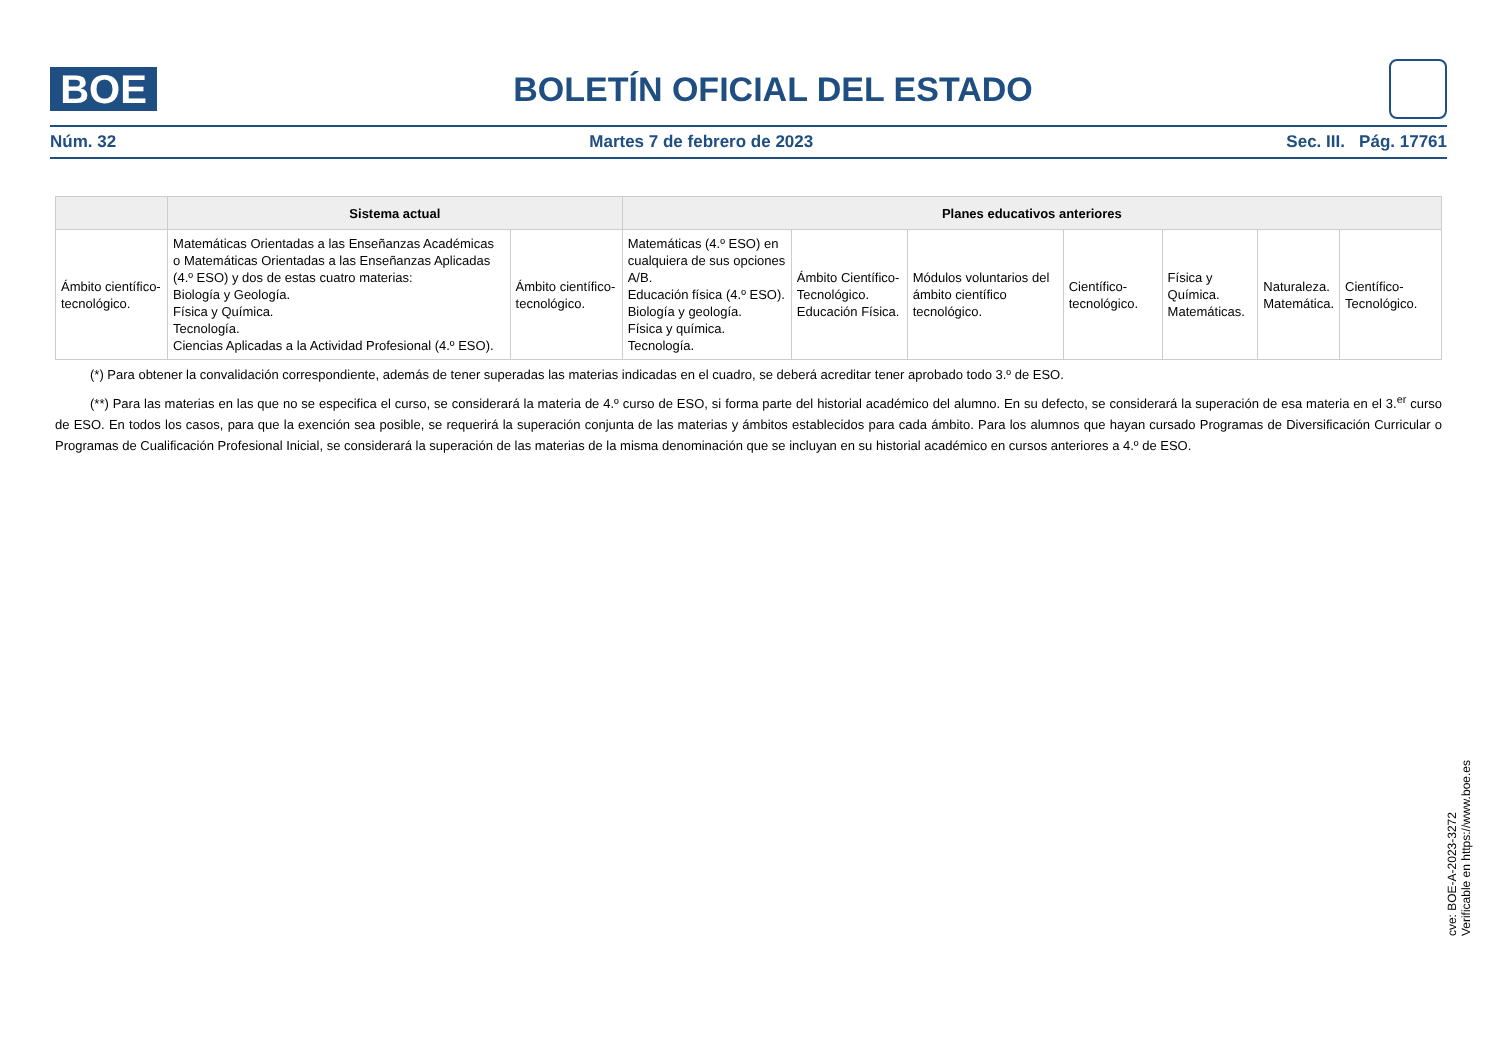BOE
BOLETÍN OFICIAL DEL ESTADO
Núm. 32 Martes 7 de febrero de 2023 Sec. III. Pág. 17761
| | Sistema actual | | Planes educativos anteriores | | | | | | |
| --- | --- | --- | --- | --- | --- | --- | --- | --- | --- |
| Ámbito científico-tecnológico. | Matemáticas Orientadas a las Enseñanzas Académicas o Matemáticas Orientadas a las Enseñanzas Aplicadas (4.º ESO) y dos de estas cuatro materias: Biología y Geología. Física y Química. Tecnología. Ciencias Aplicadas a la Actividad Profesional (4.º ESO). | Ámbito científico-tecnológico. | Matemáticas (4.º ESO) en cualquiera de sus opciones A/B. Educación física (4.º ESO). Biología y geología. Física y química. Tecnología. | Ámbito Científico-Tecnológico. Educación Física. | Módulos voluntarios del ámbito científico tecnológico. | Científico-tecnológico. | Física y Química. Matemáticas. | Naturaleza. Matemática. | Científico-Tecnológico. |
(*) Para obtener la convalidación correspondiente, además de tener superadas las materias indicadas en el cuadro, se deberá acreditar tener aprobado todo 3.º de ESO.
(**) Para las materias en las que no se especifica el curso, se considerará la materia de 4.º curso de ESO, si forma parte del historial académico del alumno. En su defecto, se considerará la superación de esa materia en el 3.<sup>er</sup> curso de ESO. En todos los casos, para que la exención sea posible, se requerirá la superación conjunta de las materias y ámbitos establecidos para cada ámbito. Para los alumnos que hayan cursado Programas de Diversificación Curricular o Programas de Cualificación Profesional Inicial, se considerará la superación de las materias de la misma denominación que se incluyan en su historial académico en cursos anteriores a 4.º de ESO.
cve: BOE-A-2023-3272
Verificable en https://www.boe.es